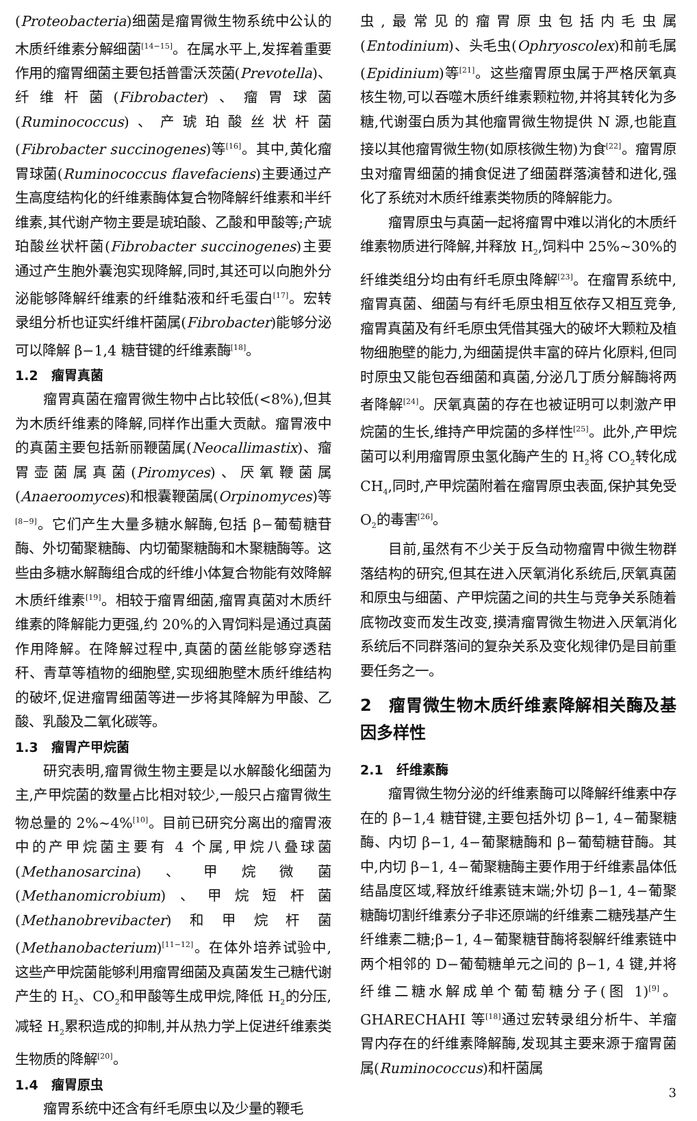(Proteobacteria)细菌是瘤胃微生物系统中公认的木质纤维素分解细菌<sup>[14−15]</sup>。在属水平上,发挥着重要作用的瘤胃细菌主要包括普雷沃茨菌(Prevotella)、纤维杆菌(Fibrobacter)、瘤胃球菌(Ruminococcus)、产琥珀酸丝状杆菌(Fibrobacter succinogenes)等<sup>[16]</sup>。其中,黄化瘤胃球菌(Ruminococcus flavefaciens)主要通过产生高度结构化的纤维素酶体复合物降解纤维素和半纤维素,其代谢产物主要是琥珀酸、乙酸和甲酸等;产琥珀酸丝状杆菌(Fibrobacter succinogenes)主要通过产生胞外囊泡实现降解,同时,其还可以向胞外分泌能够降解纤维素的纤维黏液和纤毛蛋白<sup>[17]</sup>。宏转录组分析也证实纤维杆菌属(Fibrobacter)能够分泌可以降解 β−1,4 糖苷键的纤维素酶<sup>[18]</sup>。
1.2　瘤胃真菌
瘤胃真菌在瘤胃微生物中占比较低(<8%),但其为木质纤维素的降解,同样作出重大贡献。瘤胃液中的真菌主要包括新丽鞭菌属(Neocallimastix)、瘤胃壶菌属真菌(Piromyces)、厌氧鞭菌属(Anaeroomyces)和根囊鞭菌属(Orpinomyces)等<sup>[8−9]</sup>。它们产生大量多糖水解酶,包括 β−葡萄糖苷酶、外切葡聚糖酶、内切葡聚糖酶和木聚糖酶等。这些由多糖水解酶组合成的纤维小体复合物能有效降解木质纤维素<sup>[19]</sup>。相较于瘤胃细菌,瘤胃真菌对木质纤维素的降解能力更强,约 20%的入胃饲料是通过真菌作用降解。在降解过程中,真菌的菌丝能够穿透秸秆、青草等植物的细胞壁,实现细胞壁木质纤维结构的破坏,促进瘤胃细菌等进一步将其降解为甲酸、乙酸、乳酸及二氧化碳等。
1.3　瘤胃产甲烷菌
研究表明,瘤胃微生物主要是以水解酸化细菌为主,产甲烷菌的数量占比相对较少,一般只占瘤胃微生物总量的 2%~4%<sup>[10]</sup>。目前已研究分离出的瘤胃液中的产甲烷菌主要有 4 个属,甲烷八叠球菌(Methanosarcina)、甲烷微菌(Methanomicrobium)、甲烷短杆菌(Methanobrevibacter)和甲烷杆菌(Methanobacterium)<sup>[11−12]</sup>。在体外培养试验中,这些产甲烷菌能够利用瘤胃细菌及真菌发生己糖代谢产生的 H<sub>2</sub>、CO<sub>2</sub>和甲酸等生成甲烷,降低 H<sub>2</sub>的分压,减轻 H<sub>2</sub>累积造成的抑制,并从热力学上促进纤维素类生物质的降解<sup>[20]</sup>。
1.4　瘤胃原虫
瘤胃系统中还含有纤毛原虫以及少量的鞭毛
虫,最常见的瘤胃原虫包括内毛虫属(Entodinium)、头毛虫(Ophryoscolex)和前毛属(Epidinium)等<sup>[21]</sup>。这些瘤胃原虫属于严格厌氧真核生物,可以吞噬木质纤维素颗粒物,并将其转化为多糖,代谢蛋白质为其他瘤胃微生物提供 N 源,也能直接以其他瘤胃微生物(如原核微生物)为食<sup>[22]</sup>。瘤胃原虫对瘤胃细菌的捕食促进了细菌群落演替和进化,强化了系统对木质纤维素类物质的降解能力。
瘤胃原虫与真菌一起将瘤胃中难以消化的木质纤维素物质进行降解,并释放 H<sub>2</sub>,饲料中 25%~30%的纤维类组分均由有纤毛原虫降解<sup>[23]</sup>。在瘤胃系统中,瘤胃真菌、细菌与有纤毛原虫相互依存又相互竞争,瘤胃真菌及有纤毛原虫凭借其强大的破坏大颗粒及植物细胞壁的能力,为细菌提供丰富的碎片化原料,但同时原虫又能包吞细菌和真菌,分泌几丁质分解酶将两者降解<sup>[24]</sup>。厌氧真菌的存在也被证明可以刺激产甲烷菌的生长,维持产甲烷菌的多样性<sup>[25]</sup>。此外,产甲烷菌可以利用瘤胃原虫氢化酶产生的 H<sub>2</sub>将 CO<sub>2</sub>转化成 CH<sub>4</sub>,同时,产甲烷菌附着在瘤胃原虫表面,保护其免受 O<sub>2</sub>的毒害<sup>[26]</sup>。
目前,虽然有不少关于反刍动物瘤胃中微生物群落结构的研究,但其在进入厌氧消化系统后,厌氧真菌和原虫与细菌、产甲烷菌之间的共生与竞争关系随着底物改变而发生改变,摸清瘤胃微生物进入厌氧消化系统后不同群落间的复杂关系及变化规律仍是目前重要任务之一。
2　瘤胃微生物木质纤维素降解相关酶及基因多样性
2.1　纤维素酶
瘤胃微生物分泌的纤维素酶可以降解纤维素中存在的 β−1,4 糖苷键,主要包括外切 β−1, 4−葡聚糖酶、内切 β−1, 4−葡聚糖酶和 β−葡萄糖苷酶。其中,内切 β−1, 4−葡聚糖酶主要作用于纤维素晶体低结晶度区域,释放纤维素链末端;外切 β−1, 4−葡聚糖酶切割纤维素分子非还原端的纤维素二糖残基产生纤维素二糖;β−1, 4−葡聚糖苷酶将裂解纤维素链中两个相邻的 D−葡萄糖单元之间的 β−1, 4 键,并将纤维二糖水解成单个葡萄糖分子(图 1)<sup>[9]</sup>。GHARECHAHI 等<sup>[18]</sup>通过宏转录组分析牛、羊瘤胃内存在的纤维素降解酶,发现其主要来源于瘤胃菌属(Ruminococcus)和杆菌属
3